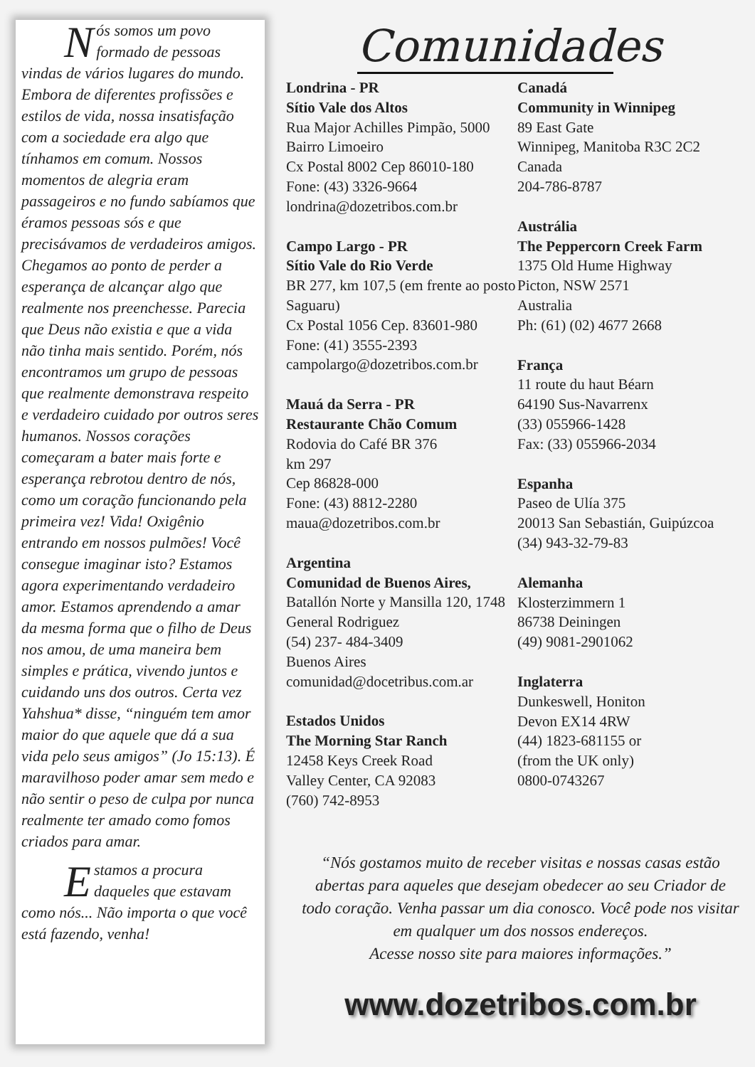Nós somos um povo formado de pessoas vindas de vários lugares do mundo. Embora de diferentes profissões e estilos de vida, nossa insatisfação com a sociedade era algo que tínhamos em comum. Nossos momentos de alegria eram passageiros e no fundo sabíamos que éramos pessoas sós e que precisávamos de verdadeiros amigos. Chegamos ao ponto de perder a esperança de alcançar algo que realmente nos preenchesse. Parecia que Deus não existia e que a vida não tinha mais sentido. Porém, nós encontramos um grupo de pessoas que realmente demonstrava respeito e verdadeiro cuidado por outros seres humanos. Nossos corações começaram a bater mais forte e esperança rebrotou dentro de nós, como um coração funcionando pela primeira vez! Vida! Oxigênio entrando em nossos pulmões! Você consegue imaginar isto? Estamos agora experimentando verdadeiro amor. Estamos aprendendo a amar da mesma forma que o filho de Deus nos amou, de uma maneira bem simples e prática, vivendo juntos e cuidando uns dos outros. Certa vez Yahshua* disse, “ninguém tem amor maior do que aquele que dá a sua vida pelo seus amigos” (Jo 15:13). É maravilhoso poder amar sem medo e não sentir o peso de culpa por nunca realmente ter amado como fomos criados para amar.
Estamos a procura daqueles que estavam como nós... Não importa o que você está fazendo, venha!
Comunidades
Londrina - PR
Sítio Vale dos Altos
Rua Major Achilles Pimpão, 5000
Bairro Limoeiro
Cx Postal 8002 Cep 86010-180
Fone: (43) 3326-9664
londrina@dozetribos.com.br
Campo Largo - PR
Sítio Vale do Rio Verde
BR 277, km 107,5 (em frente ao posto Saguaru)
Cx Postal 1056 Cep. 83601-980
Fone: (41) 3555-2393
campolargo@dozetribos.com.br
Mauá da Serra - PR
Restaurante Chão Comum
Rodovia do Café BR 376
km 297
Cep 86828-000
Fone: (43) 8812-2280
maua@dozetribos.com.br
Argentina
Comunidad de Buenos Aires,
Batallón Norte y Mansilla 120, 1748
General Rodriguez
(54) 237- 484-3409
Buenos Aires
comunidad@docetribus.com.ar
Estados Unidos
The Morning Star Ranch
12458 Keys Creek Road
Valley Center, CA 92083
(760) 742-8953
Canadá
Community in Winnipeg
89 East Gate
Winnipeg, Manitoba R3C 2C2
Canada
204-786-8787
Austrália
The Peppercorn Creek Farm
1375 Old Hume Highway
Picton, NSW 2571
Australia
Ph: (61) (02) 4677 2668
França
11 route du haut Béarn
64190 Sus-Navarrenx
(33) 055966-1428
Fax: (33) 055966-2034
Espanha
Paseo de Ulía 375
20013 San Sebastián, Guipúzcoa
(34) 943-32-79-83
Alemanha
Klosterzimmern 1
86738 Deiningen
(49) 9081-2901062
Inglaterra
Dunkeswell, Honiton
Devon EX14 4RW
(44) 1823-681155 or
(from the UK only)
0800-0743267
“Nós gostamos muito de receber visitas e nossas casas estão abertas para aqueles que desejam obedecer ao seu Criador de todo coração. Venha passar um dia conosco. Você pode nos visitar em qualquer um dos nossos endereços.
Acesse nosso site para maiores informações.”
www.dozetribos.com.br